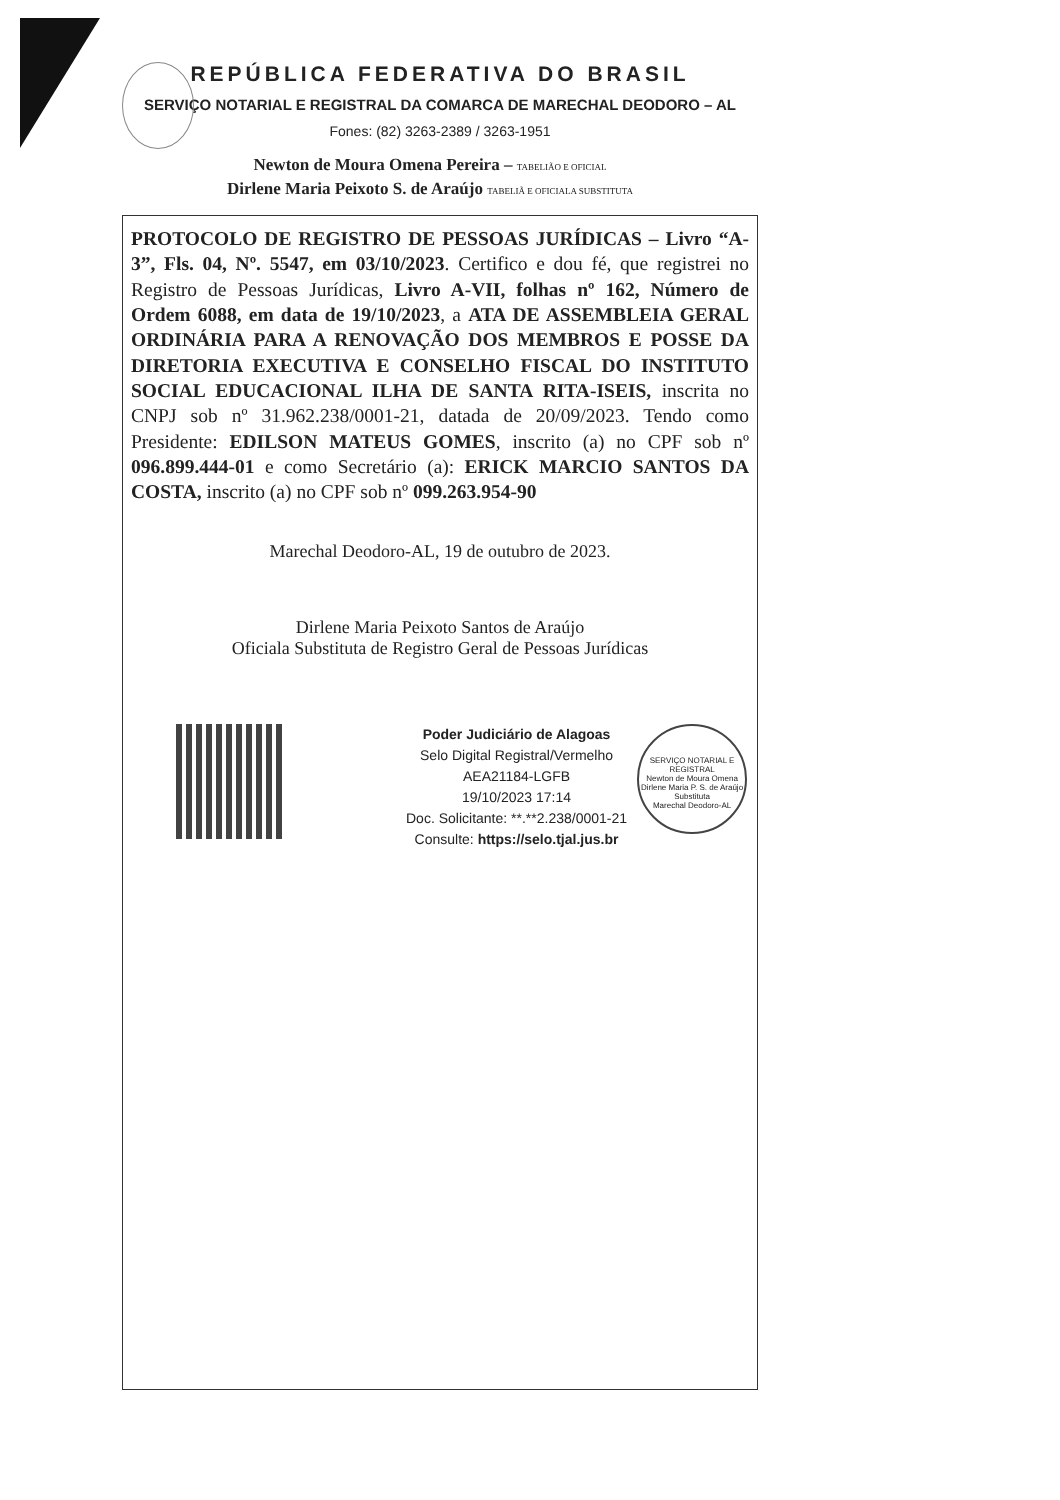REPÚBLICA FEDERATIVA DO BRASIL
SERVIÇO NOTARIAL E REGISTRAL DA COMARCA DE MARECHAL DEODORO – AL
Fones: (82) 3263-2389 / 3263-1951
Newton de Moura Omena Pereira – TABELIÃO E OFICIAL
Dirlene Maria Peixoto S. de Araújo TABELIÃ E OFICIALA SUBSTITUTA
PROTOCOLO DE REGISTRO DE PESSOAS JURÍDICAS – Livro “A-3”, Fls. 04, Nº. 5547, em 03/10/2023. Certifico e dou fé, que registrei no Registro de Pessoas Jurídicas, Livro A-VII, folhas nº 162, Número de Ordem 6088, em data de 19/10/2023, a ATA DE ASSEMBLEIA GERAL ORDINÁRIA PARA A RENOVAÇÃO DOS MEMBROS E POSSE DA DIRETORIA EXECUTIVA E CONSELHO FISCAL DO INSTITUTO SOCIAL EDUCACIONAL ILHA DE SANTA RITA-ISEIS, inscrita no CNPJ sob nº 31.962.238/0001-21, datada de 20/09/2023. Tendo como Presidente: EDILSON MATEUS GOMES, inscrito (a) no CPF sob nº 096.899.444-01 e como Secretário (a): ERICK MARCIO SANTOS DA COSTA, inscrito (a) no CPF sob nº 099.263.954-90
Marechal Deodoro-AL, 19 de outubro de 2023.
Dirlene Maria Peixoto Santos de Araújo
Oficiala Substituta de Registro Geral de Pessoas Jurídicas
Poder Judiciário de Alagoas
Selo Digital Registral/Vermelho
AEA21184-LGFB
19/10/2023 17:14
Doc. Solicitante: **.**2.238/0001-21
Consulte: https://selo.tjal.jus.br
SERVIÇO NOTARIAL E REGISTRAL
Newton de Moura Omena
Dirlene Maria P. S. de Araújo
Substituta
Marechal Deodoro-AL